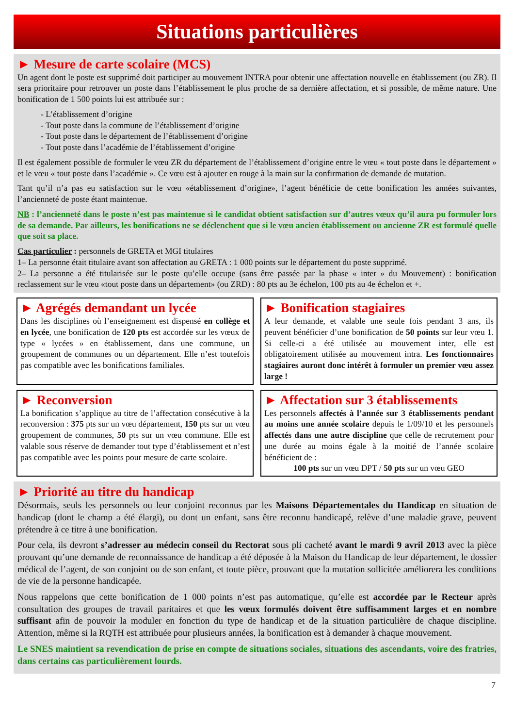Situations particulières
► Mesure de carte scolaire (MCS)
Un agent dont le poste est supprimé doit participer au mouvement INTRA pour obtenir une affectation nouvelle en établissement (ou ZR). Il sera prioritaire pour retrouver un poste dans l’établissement le plus proche de sa dernière affectation, et si possible, de même nature. Une bonification de 1 500 points lui est attribuée sur :
- L’établissement d’origine
- Tout poste dans la commune de l’établissement d’origine
- Tout poste dans le département de l’établissement d’origine
- Tout poste dans l’académie de l’établissement d’origine
Il est également possible de formuler le vœu ZR du département de l’établissement d’origine entre le vœu « tout poste dans le département » et le vœu « tout poste dans l’académie ». Ce vœu est à ajouter en rouge à la main sur la confirmation de demande de mutation.
Tant qu’il n’a pas eu satisfaction sur le vœu «établissement d’origine», l’agent bénéficie de cette bonification les années suivantes, l’ancienneté de poste étant maintenue.
NB : l’ancienneté dans le poste n’est pas maintenue si le candidat obtient satisfaction sur d’autres vœux qu’il aura pu formuler lors de sa demande. Par ailleurs, les bonifications ne se déclenchent que si le vœu ancien établissement ou ancienne ZR est formulé quelle que soit sa place.
Cas particulier : personnels de GRETA et MGI titulaires
1– La personne était titulaire avant son affectation au GRETA : 1 000 points sur le département du poste supprimé.
2– La personne a été titularisée sur le poste qu’elle occupe (sans être passée par la phase « inter » du Mouvement) : bonification reclassement sur le vœu «tout poste dans un département» (ou ZRD) : 80 pts au 3e échelon, 100 pts au 4e échelon et +.
► Agrégés demandant un lycée
Dans les disciplines où l’enseignement est dispensé en collège et en lycée, une bonification de 120 pts est accordée sur les vœux de type « lycées » en établissement, dans une commune, un groupement de communes ou un département. Elle n’est toutefois pas compatible avec les bonifications familiales.
► Bonification stagiaires
A leur demande, et valable une seule fois pendant 3 ans, ils peuvent bénéficier d’une bonification de 50 points sur leur vœu 1. Si celle-ci a été utilisée au mouvement inter, elle est obligatoirement utilisée au mouvement intra. Les fonctionnaires stagiaires auront donc intérêt à formuler un premier vœu assez large !
► Reconversion
La bonification s’applique au titre de l’affectation consécutive à la reconversion : 375 pts sur un vœu département, 150 pts sur un vœu groupement de communes, 50 pts sur un vœu commune. Elle est valable sous réserve de demander tout type d’établissement et n’est pas compatible avec les points pour mesure de carte scolaire.
► Affectation sur 3 établissements
Les personnels affectés à l’année sur 3 établissements pendant au moins une année scolaire depuis le 1/09/10 et les personnels affectés dans une autre discipline que celle de recrutement pour une durée au moins égale à la moitié de l’année scolaire bénéficient de :
100 pts sur un vœu DPT / 50 pts sur un vœu GEO
► Priorité au titre du handicap
Désormais, seuls les personnels ou leur conjoint reconnus par les Maisons Départementales du Handicap en situation de handicap (dont le champ a été élargi), ou dont un enfant, sans être reconnu handicapé, relève d’une maladie grave, peuvent prétendre à ce titre à une bonification.
Pour cela, ils devront s’adresser au médecin conseil du Rectorat sous pli cacheté avant le mardi 9 avril 2013 avec la pièce prouvant qu’une demande de reconnaissance de handicap a été déposée à la Maison du Handicap de leur département, le dossier médical de l’agent, de son conjoint ou de son enfant, et toute pièce, prouvant que la mutation sollicitée améliorera les conditions de vie de la personne handicapée.
Nous rappelons que cette bonification de 1 000 points n’est pas automatique, qu’elle est accordée par le Recteur après consultation des groupes de travail paritaires et que les vœux formulés doivent être suffisamment larges et en nombre suffisant afin de pouvoir la moduler en fonction du type de handicap et de la situation particulière de chaque discipline. Attention, même si la RQTH est attribuée pour plusieurs années, la bonification est à demander à chaque mouvement.
Le SNES maintient sa revendication de prise en compte de situations sociales, situations des ascendants, voire des fratries, dans certains cas particulièrement lourds.
7